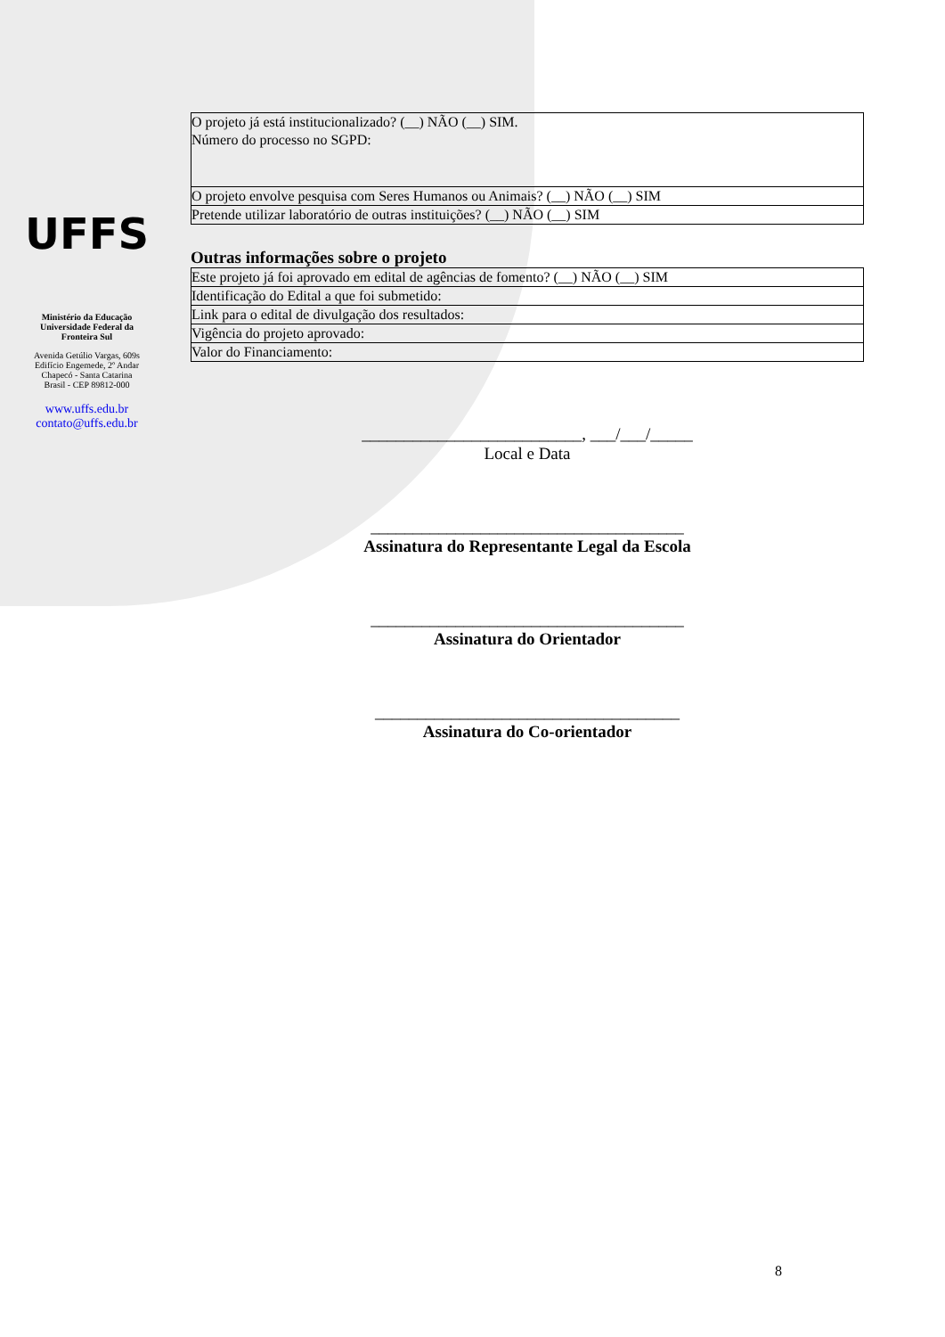UFFS
Ministério da Educação
Universidade Federal da
Fronteira Sul
Avenida Getúlio Vargas, 609s
Edifício Engemede, 2º Andar
Chapecó - Santa Catarina
Brasil - CEP 89812-000
www.uffs.edu.br
contato@uffs.edu.br
| O projeto já está institucionalizado? (__) NÃO (__) SIM. Número do processo no SGPD: |
| O projeto envolve pesquisa com Seres Humanos ou Animais? (__) NÃO (__) SIM |
| Pretende utilizar laboratório de outras instituições? (__) NÃO (__) SIM |
Outras informações sobre o projeto
| Este projeto já foi aprovado em edital de agências de fomento? (__) NÃO (__) SIM |
| Identificação do Edital a que foi submetido: |
| Link para o edital de divulgação dos resultados: |
| Vigência do projeto aprovado: |
| Valor do Financiamento: |
__________________________, ___/___/_____
Local e Data
_____________________________________
Assinatura do Representante Legal da Escola
_____________________________________
Assinatura do Orientador
____________________________________
Assinatura do Co-orientador
8